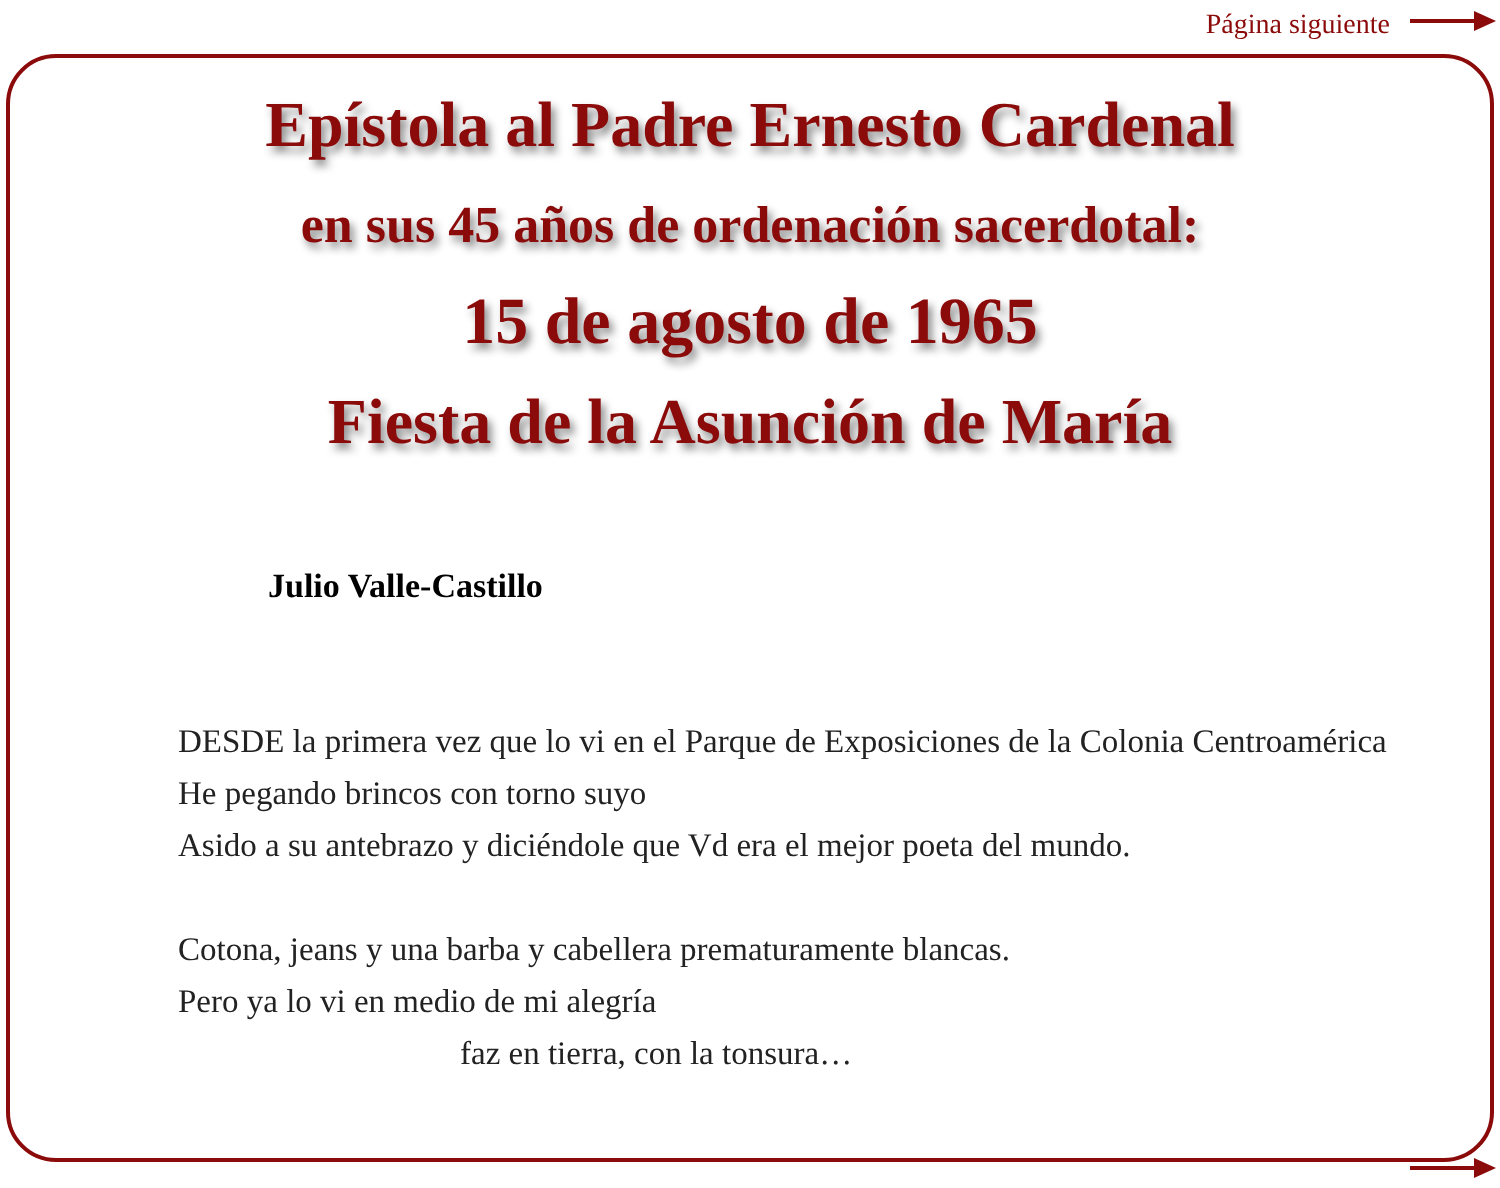Página siguiente
Epístola al Padre Ernesto Cardenal
en sus 45 años de ordenación sacerdotal:
15 de agosto de 1965
Fiesta de la Asunción de María
Julio Valle-Castillo
DESDE la primera vez que lo vi en el Parque de Exposiciones de la Colonia Centroamérica
He pegando brincos con torno suyo
Asido a su antebrazo y diciéndole que Vd era el mejor poeta del mundo.
Cotona, jeans y una barba y cabellera prematuramente blancas.
Pero ya lo vi en medio de mi alegría
faz en tierra, con la tonsura…